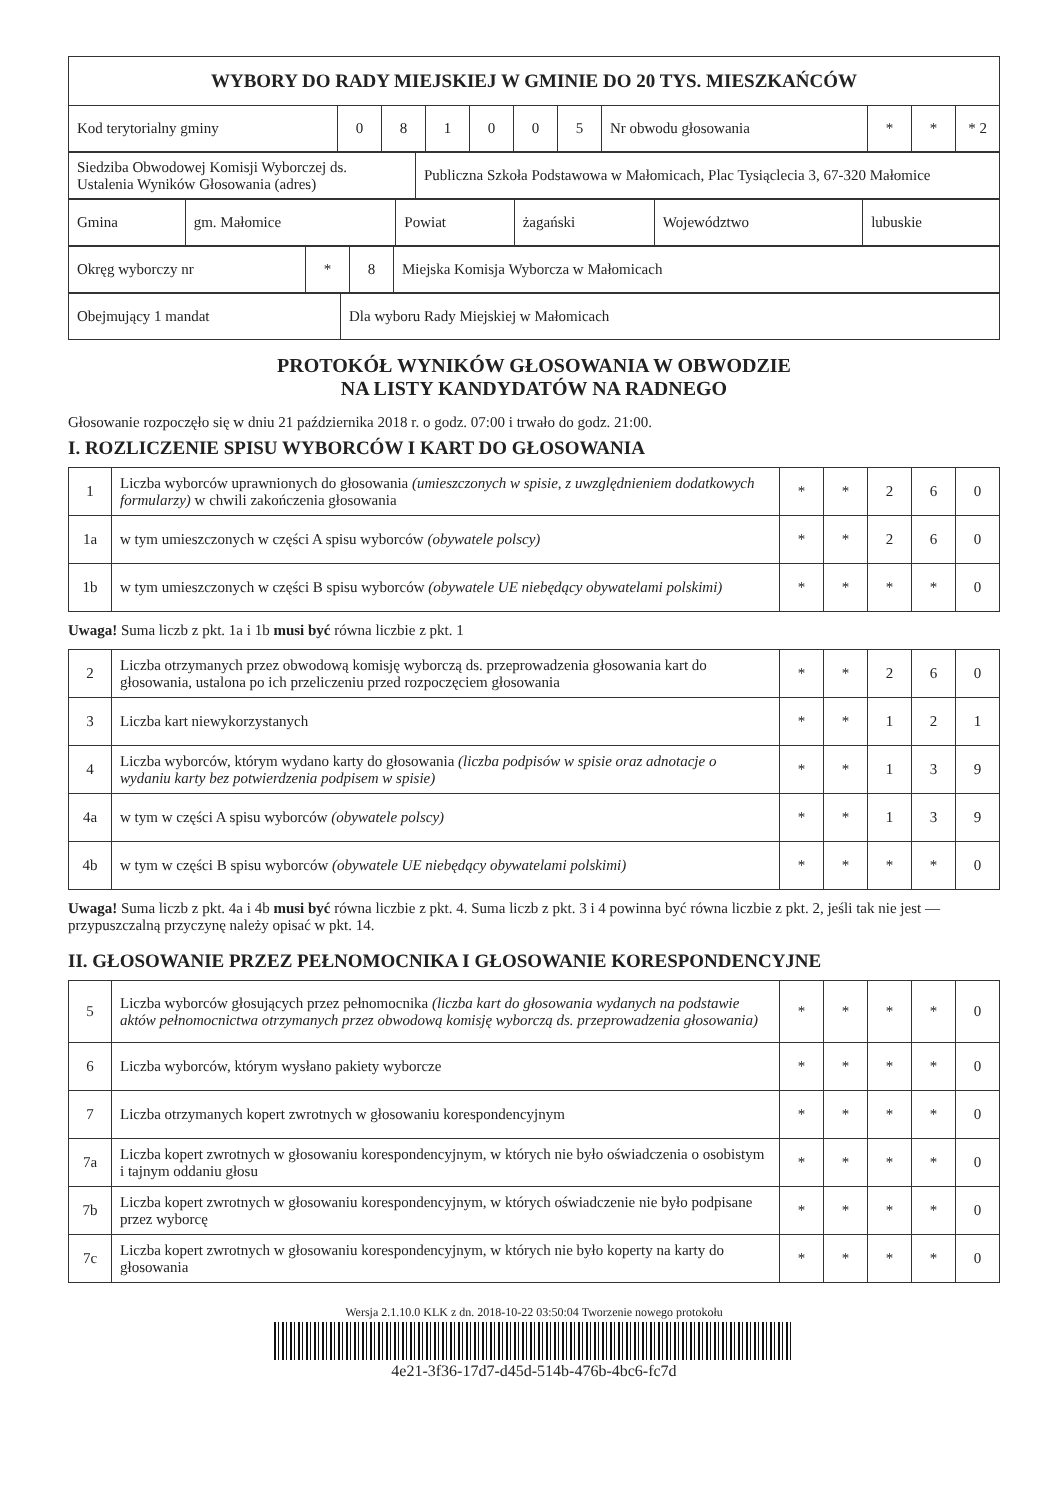| WYBORY DO RADY MIEJSKIEJ W GMINIE DO 20 TYS. MIESZKAŃCÓW | | | | | | | | | | |
| Kod terytorialny gminy | 0 | 8 | 1 | 0 | 0 | 5 | Nr obwodu głosowania | * | * | * 2 |
| Siedziba Obwodowej Komisji Wyborczej ds. Ustalenia Wyników Głosowania (adres) | Publiczna Szkoła Podstawowa w Małomicach, Plac Tysiąclecia 3, 67-320 Małomice |
| Gmina | gm. Małomice | Powiat | żagański | Województwo | lubuskie |
| Okręg wyborczy nr | * | 8 | Miejska Komisja Wyborcza w Małomicach |
| Obejmujący 1 mandat | Dla wyboru Rady Miejskiej w Małomicach |
PROTOKÓŁ WYNIKÓW GŁOSOWANIA W OBWODZIE
NA LISTY KANDYDATÓW NA RADNEGO
Głosowanie rozpoczęło się w dniu 21 października 2018 r. o godz. 07:00 i trwało do godz. 21:00.
I. ROZLICZENIE SPISU WYBORCÓW I KART DO GŁOSOWANIA
| 1 | Liczba wyborców uprawnionych do głosowania (umieszczonych w spisie, z uwzględnieniem dodatkowych formularzy) w chwili zakończenia głosowania | * | * | 2 | 6 | 0 |
| 1a | w tym umieszczonych w części A spisu wyborców (obywatele polscy) | * | * | 2 | 6 | 0 |
| 1b | w tym umieszczonych w części B spisu wyborców (obywatele UE niebędący obywatelami polskimi) | * | * | * | * | 0 |
Uwaga! Suma liczb z pkt. 1a i 1b musi być równa liczbie z pkt. 1
| 2 | Liczba otrzymanych przez obwodową komisję wyborczą ds. przeprowadzenia głosowania kart do głosowania, ustalona po ich przeliczeniu przed rozpoczęciem głosowania | * | * | 2 | 6 | 0 |
| 3 | Liczba kart niewykorzystanych | * | * | 1 | 2 | 1 |
| 4 | Liczba wyborców, którym wydano karty do głosowania (liczba podpisów w spisie oraz adnotacje o wydaniu karty bez potwierdzenia podpisem w spisie) | * | * | 1 | 3 | 9 |
| 4a | w tym w części A spisu wyborców (obywatele polscy) | * | * | 1 | 3 | 9 |
| 4b | w tym w części B spisu wyborców (obywatele UE niebędący obywatelami polskimi) | * | * | * | * | 0 |
Uwaga! Suma liczb z pkt. 4a i 4b musi być równa liczbie z pkt. 4. Suma liczb z pkt. 3 i 4 powinna być równa liczbie z pkt. 2, jeśli tak nie jest — przypuszczalną przyczynę należy opisać w pkt. 14.
II. GŁOSOWANIE PRZEZ PEŁNOMOCNIKA I GŁOSOWANIE KORESPONDENCYJNE
| 5 | Liczba wyborców głosujących przez pełnomocnika (liczba kart do głosowania wydanych na podstawie aktów pełnomocnictwa otrzymanych przez obwodową komisję wyborczą ds. przeprowadzenia głosowania) | * | * | * | * | 0 |
| 6 | Liczba wyborców, którym wysłano pakiety wyborcze | * | * | * | * | 0 |
| 7 | Liczba otrzymanych kopert zwrotnych w głosowaniu korespondencyjnym | * | * | * | * | 0 |
| 7a | Liczba kopert zwrotnych w głosowaniu korespondencyjnym, w których nie było oświadczenia o osobistym i tajnym oddaniu głosu | * | * | * | * | 0 |
| 7b | Liczba kopert zwrotnych w głosowaniu korespondencyjnym, w których oświadczenie nie było podpisane przez wyborcę | * | * | * | * | 0 |
| 7c | Liczba kopert zwrotnych w głosowaniu korespondencyjnym, w których nie było koperty na karty do głosowania | * | * | * | * | 0 |
Wersja 2.1.10.0 KLK z dn. 2018-10-22 03:50:04 Tworzenie nowego protokołu
4e21-3f36-17d7-d45d-514b-476b-4bc6-fc7d